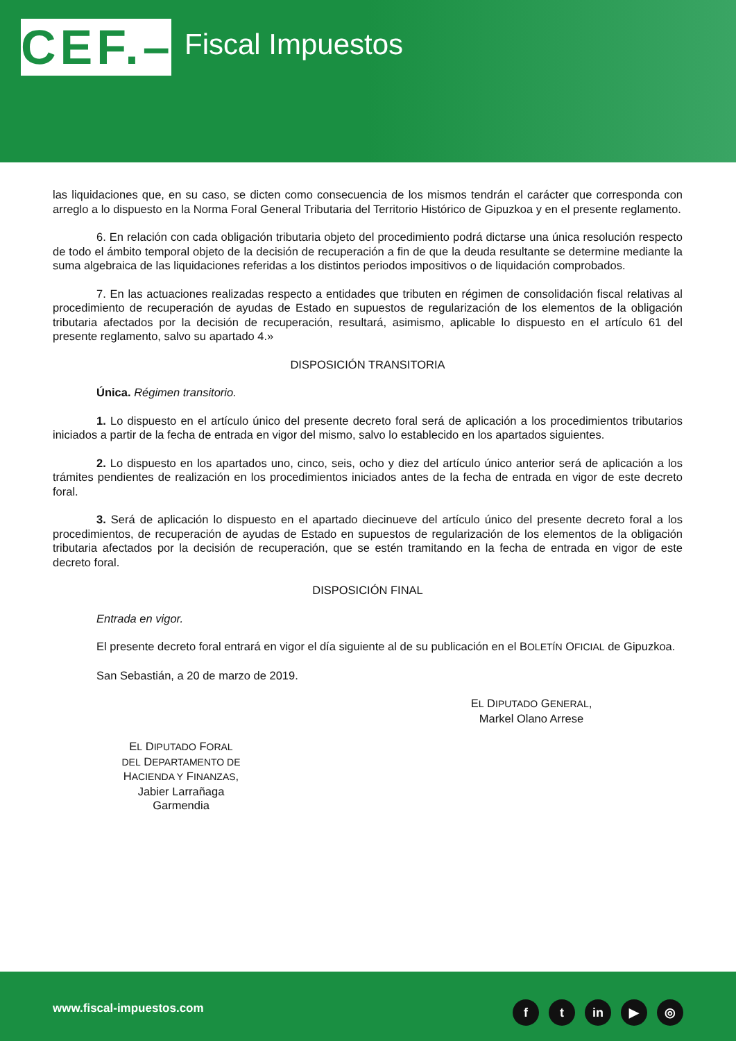CEF.–
Fiscal Impuestos
las liquidaciones que, en su caso, se dicten como consecuencia de los mismos tendrán el carácter que corresponda con arreglo a lo dispuesto en la Norma Foral General Tributaria del Territorio Histórico de Gipuzkoa y en el presente reglamento.
6. En relación con cada obligación tributaria objeto del procedimiento podrá dictarse una única resolución respecto de todo el ámbito temporal objeto de la decisión de recuperación a fin de que la deuda resultante se determine mediante la suma algebraica de las liquidaciones referidas a los distintos periodos impositivos o de liquidación comprobados.
7. En las actuaciones realizadas respecto a entidades que tributen en régimen de consolidación fiscal relativas al procedimiento de recuperación de ayudas de Estado en supuestos de regularización de los elementos de la obligación tributaria afectados por la decisión de recuperación, resultará, asimismo, aplicable lo dispuesto en el artículo 61 del presente reglamento, salvo su apartado 4.»
DISPOSICIÓN TRANSITORIA
Única. Régimen transitorio.
1. Lo dispuesto en el artículo único del presente decreto foral será de aplicación a los procedimientos tributarios iniciados a partir de la fecha de entrada en vigor del mismo, salvo lo establecido en los apartados siguientes.
2. Lo dispuesto en los apartados uno, cinco, seis, ocho y diez del artículo único anterior será de aplicación a los trámites pendientes de realización en los procedimientos iniciados antes de la fecha de entrada en vigor de este decreto foral.
3. Será de aplicación lo dispuesto en el apartado diecinueve del artículo único del presente decreto foral a los procedimientos, de recuperación de ayudas de Estado en supuestos de regularización de los elementos de la obligación tributaria afectados por la decisión de recuperación, que se estén tramitando en la fecha de entrada en vigor de este decreto foral.
DISPOSICIÓN FINAL
Entrada en vigor.
El presente decreto foral entrará en vigor el día siguiente al de su publicación en el BOLETÍN OFICIAL de Gipuzkoa.
San Sebastián, a 20 de marzo de 2019.
EL DIPUTADO GENERAL,
Markel Olano Arrese
EL DIPUTADO FORAL
DEL DEPARTAMENTO DE
HACIENDA Y FINANZAS,
Jabier Larrañaga
Garmendia
www.fiscal-impuestos.com ft in ▶ ◎